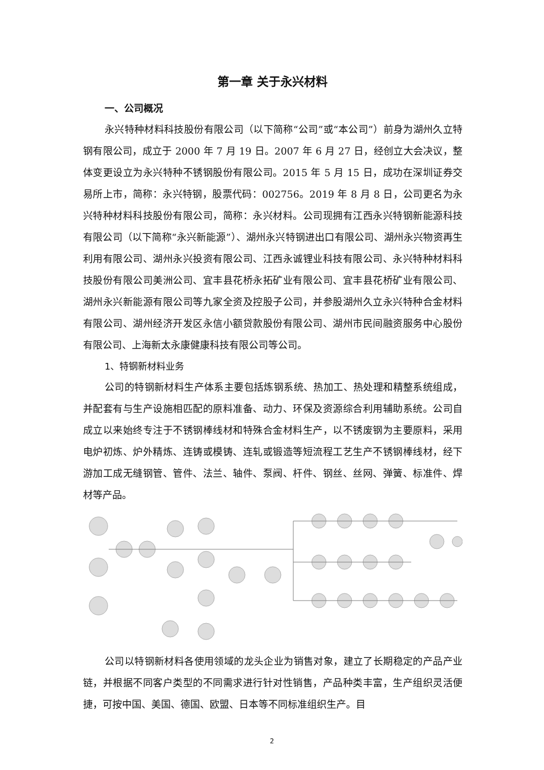第一章 关于永兴材料
一、公司概况
永兴特种材料科技股份有限公司（以下简称“公司”或“本公司”）前身为湖州久立特钢有限公司，成立于 2000 年 7 月 19 日。2007 年 6 月 27 日，经创立大会决议，整体变更设立为永兴特种不锈钢股份有限公司。2015 年 5 月 15 日，成功在深圳证券交易所上市，简称：永兴特钢，股票代码：002756。2019 年 8 月 8 日，公司更名为永兴特种材料科技股份有限公司，简称：永兴材料。公司现拥有江西永兴特钢新能源科技有限公司（以下简称“永兴新能源”）、湖州永兴特钢进出口有限公司、湖州永兴物资再生利用有限公司、湖州永兴投资有限公司、江西永诚锂业科技有限公司、永兴特种材料科技股份有限公司美洲公司、宜丰县花桥永拓矿业有限公司、宜丰县花桥矿业有限公司、湖州永兴新能源有限公司等九家全资及控股子公司，并参股湖州久立永兴特种合金材料有限公司、湖州经济开发区永信小额贷款股份有限公司、湖州市民间融资服务中心股份有限公司、上海新太永康健康科技有限公司等公司。
1、特钢新材料业务
公司的特钢新材料生产体系主要包括炼钢系统、热加工、热处理和精整系统组成，并配套有与生产设施相匹配的原料准备、动力、环保及资源综合利用辅助系统。公司自成立以来始终专注于不锈钢棒线材和特殊合金材料生产，以不锈废钢为主要原料，采用电炉初炼、炉外精炼、连铸或模铸、连轧或锻造等短流程工艺生产不锈钢棒线材，经下游加工成无缝钢管、管件、法兰、轴件、泵阀、杆件、钢丝、丝网、弹簧、标准件、焊材等产品。
公司以特钢新材料各使用领域的龙头企业为销售对象，建立了长期稳定的产品产业链，并根据不同客户类型的不同需求进行针对性销售，产品种类丰富，生产组织灵活便捷，可按中国、美国、德国、欧盟、日本等不同标准组织生产。目
2